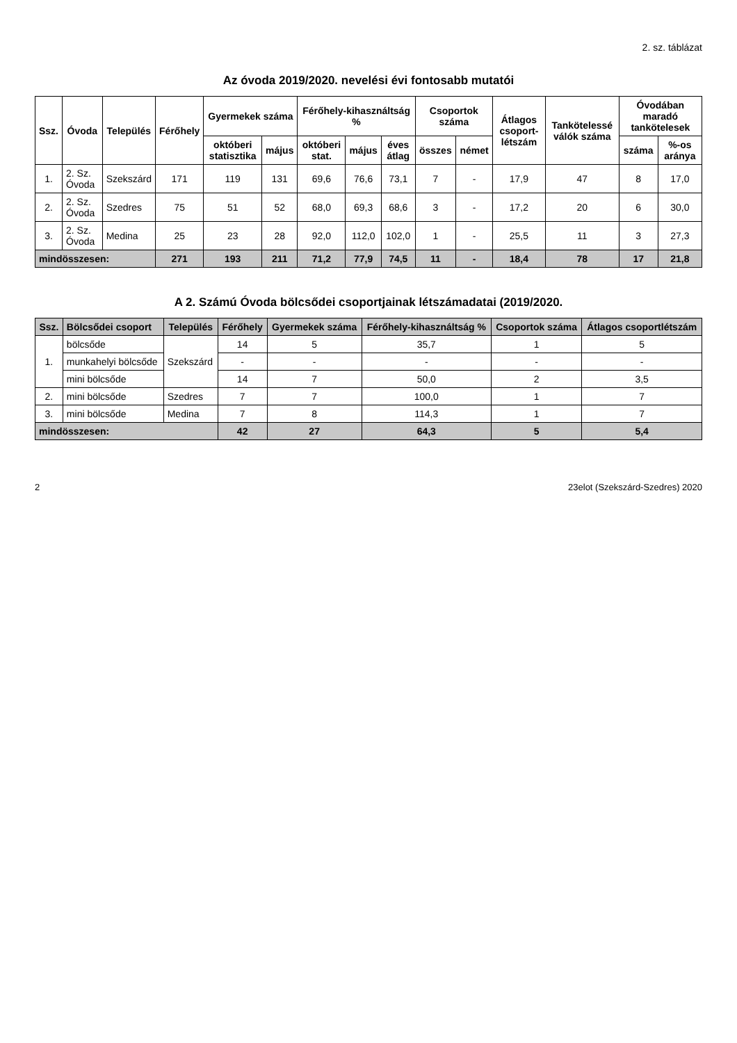2. sz. táblázat
Az óvoda 2019/2020. nevelési évi fontosabb mutatói
| Ssz. | Óvoda | Település | Férőhely | Gyermekek száma | | Férőhely-kihasználtság % | | | Csoportok száma | | Átlagos csoport-létszám | Tankötelessé válók száma | Óvodában maradó tankötelesek | |
| --- | --- | --- | --- | --- | --- | --- | --- | --- | --- | --- | --- | --- | --- | --- |
| | | | | októberi statisztika | május | októberi stat. | május | éves átlag | összes | német | | | száma | %-os aránya |
| 1. | 2. Sz. Óvoda | Szekszárd | 171 | 119 | 131 | 69,6 | 76,6 | 73,1 | 7 | - | 17,9 | 47 | 8 | 17,0 |
| 2. | 2. Sz. Óvoda | Szedres | 75 | 51 | 52 | 68,0 | 69,3 | 68,6 | 3 | - | 17,2 | 20 | 6 | 30,0 |
| 3. | 2. Sz. Óvoda | Medina | 25 | 23 | 28 | 92,0 | 112,0 | 102,0 | 1 | - | 25,5 | 11 | 3 | 27,3 |
| mindösszesen: | | | 271 | 193 | 211 | 71,2 | 77,9 | 74,5 | 11 | - | 18,4 | 78 | 17 | 21,8 |
A 2. Számú Óvoda bölcsődei csoportjainak létszámadatai (2019/2020.
| Ssz. | Bölcsődei csoport | Település | Férőhely | Gyermekek száma | Férőhely-kihasználtság % | Csoportok száma | Átlagos csoportlétszám |
| 1. | bölcsőde | Szekszárd | 14 | 5 | 35,7 | 1 | 5 |
| | munkahelyi bölcsőde | | - | - | - | - | - |
| | mini bölcsőde | | 14 | 7 | 50,0 | 2 | 3,5 |
| 2. | mini bölcsőde | Szedres | 7 | 7 | 100,0 | 1 | 7 |
| 3. | mini bölcsőde | Medina | 7 | 8 | 114,3 | 1 | 7 |
| mindösszesen: | | | 42 | 27 | 64,3 | 5 | 5,4 |
2 23elot (Szekszárd-Szedres) 2020